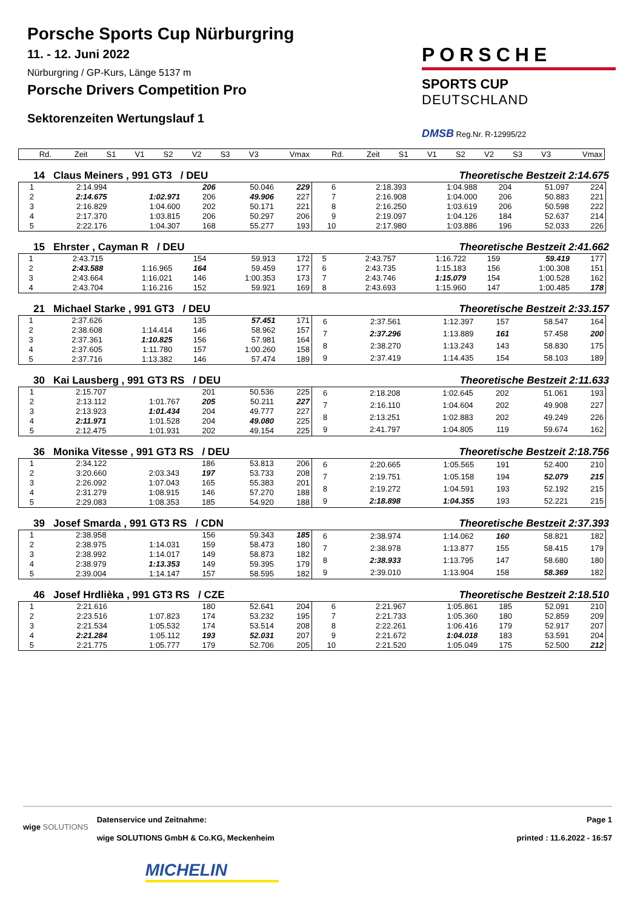Porsche Sports Cup Nürburgring
11. - 12. Juni 2022
Nürburgring / GP-Kurs, Länge 5137 m
Porsche Drivers Competition Pro
Sektorenzeiten Wertungslauf 1
PORSCHE
SPORTS CUP
DEUTSCHLAND
DMSB Reg.Nr. R-12995/22
| Rd. | Zeit | S1 | V1 | S2 | V2 | S3 | V3 | Vmax | Rd. | Zeit | S1 | V1 | S2 | V2 | S3 | V3 | Vmax |
| --- | --- | --- | --- | --- | --- | --- | --- | --- | --- | --- | --- | --- | --- | --- | --- | --- | --- |
14 Claus Meiners , 991 GT3 / DEU Theoretische Bestzeit 2:14.675
| 1 | 2:14.994 | | 206 | 50.046 | 229 |
| 2 | 2:14.675 | 1:02.971 | 206 | 49.906 | 227 |
| 3 | 2:16.829 | 1:04.600 | 202 | 50.171 | 221 |
| 4 | 2:17.370 | 1:03.815 | 206 | 50.297 | 206 |
| 5 | 2:22.176 | 1:04.307 | 168 | 55.277 | 193 |
| 6 | 2:18.393 | 1:04.988 | 204 | 51.097 | 224 |
| 7 | 2:16.908 | 1:04.000 | 206 | 50.883 | 221 |
| 8 | 2:16.250 | 1:03.619 | 206 | 50.598 | 222 |
| 9 | 2:19.097 | 1:04.126 | 184 | 52.637 | 214 |
| 10 | 2:17.980 | 1:03.886 | 196 | 52.033 | 226 |
15 Ehrster , Cayman R / DEU Theoretische Bestzeit 2:41.662
| 1 | 2:43.715 | | 154 | 59.913 | 172 |
| 2 | 2:43.588 | 1:16.965 | 164 | 59.459 | 177 |
| 3 | 2:43.664 | 1:16.021 | 146 | 1:00.353 | 173 |
| 4 | 2:43.704 | 1:16.216 | 152 | 59.921 | 169 |
| 5 | 2:43.757 | 1:16.722 | 159 | 59.419 | 177 |
| 6 | 2:43.735 | 1:15.183 | 156 | 1:00.308 | 151 |
| 7 | 2:43.746 | 1:15.079 | 154 | 1:00.528 | 162 |
| 8 | 2:43.693 | 1:15.960 | 147 | 1:00.485 | 178 |
21 Michael Starke , 991 GT3 / DEU Theoretische Bestzeit 2:33.157
| 1 | 2:37.626 | | 135 | 57.451 | 171 |
| 2 | 2:38.608 | 1:14.414 | 146 | 58.962 | 157 |
| 3 | 2:37.361 | 1:10.825 | 156 | 57.981 | 164 |
| 4 | 2:37.605 | 1:11.780 | 157 | 1:00.260 | 158 |
| 5 | 2:37.716 | 1:13.382 | 146 | 57.474 | 189 |
| 6 | 2:37.561 | 1:12.397 | 157 | 58.547 | 164 |
| 7 | 2:37.296 | 1:13.889 | 161 | 57.458 | 200 |
| 8 | 2:38.270 | 1:13.243 | 143 | 58.830 | 175 |
| 9 | 2:37.419 | 1:14.435 | 154 | 58.103 | 189 |
30 Kai Lausberg , 991 GT3 RS / DEU Theoretische Bestzeit 2:11.633
| 1 | 2:15.707 | | 201 | 50.536 | 225 |
| 2 | 2:13.112 | 1:01.767 | 205 | 50.211 | 227 |
| 3 | 2:13.923 | 1:01.434 | 204 | 49.777 | 227 |
| 4 | 2:11.971 | 1:01.528 | 204 | 49.080 | 225 |
| 5 | 2:12.475 | 1:01.931 | 202 | 49.154 | 225 |
| 6 | 2:18.208 | 1:02.645 | 202 | 51.061 | 193 |
| 7 | 2:16.110 | 1:04.604 | 202 | 49.908 | 227 |
| 8 | 2:13.251 | 1:02.883 | 202 | 49.249 | 226 |
| 9 | 2:41.797 | 1:04.805 | 119 | 59.674 | 162 |
36 Monika Vitesse , 991 GT3 RS / DEU Theoretische Bestzeit 2:18.756
| 1 | 2:34.122 | | 186 | 53.813 | 206 |
| 2 | 3:20.660 | 2:03.343 | 197 | 53.733 | 208 |
| 3 | 2:26.092 | 1:07.043 | 165 | 55.383 | 201 |
| 4 | 2:31.279 | 1:08.915 | 146 | 57.270 | 188 |
| 5 | 2:29.083 | 1:08.353 | 185 | 54.920 | 188 |
| 6 | 2:20.665 | 1:05.565 | 191 | 52.400 | 210 |
| 7 | 2:19.751 | 1:05.158 | 194 | 52.079 | 215 |
| 8 | 2:19.272 | 1:04.591 | 193 | 52.192 | 215 |
| 9 | 2:18.898 | 1:04.355 | 193 | 52.221 | 215 |
39 Josef Smarda , 991 GT3 RS / CDN Theoretische Bestzeit 2:37.393
| 1 | 2:38.958 | | 156 | 59.343 | 185 |
| 2 | 2:38.975 | 1:14.031 | 159 | 58.473 | 180 |
| 3 | 2:38.992 | 1:14.017 | 149 | 58.873 | 182 |
| 4 | 2:38.979 | 1:13.353 | 149 | 59.395 | 179 |
| 5 | 2:39.004 | 1:14.147 | 157 | 58.595 | 182 |
| 6 | 2:38.974 | 1:14.062 | 160 | 58.821 | 182 |
| 7 | 2:38.978 | 1:13.877 | 155 | 58.415 | 179 |
| 8 | 2:38.933 | 1:13.795 | 147 | 58.680 | 180 |
| 9 | 2:39.010 | 1:13.904 | 158 | 58.369 | 182 |
46 Josef Hrdlièka , 991 GT3 RS / CZE Theoretische Bestzeit 2:18.510
| 1 | 2:21.616 | | 180 | 52.641 | 204 |
| 2 | 2:23.516 | 1:07.823 | 174 | 53.232 | 195 |
| 3 | 2:21.534 | 1:05.532 | 174 | 53.514 | 208 |
| 4 | 2:21.284 | 1:05.112 | 193 | 52.031 | 207 |
| 5 | 2:21.775 | 1:05.777 | 179 | 52.706 | 205 |
| 6 | 2:21.967 | 1:05.861 | 185 | 52.091 | 210 |
| 7 | 2:21.733 | 1:05.360 | 180 | 52.859 | 209 |
| 8 | 2:22.261 | 1:06.416 | 179 | 52.917 | 207 |
| 9 | 2:21.672 | 1:04.018 | 183 | 53.591 | 204 |
| 10 | 2:21.520 | 1:05.049 | 175 | 52.500 | 212 |
wige SOLUTIONS
Datenservice und Zeitnahme:
wige SOLUTIONS GmbH & Co.KG, Meckenheim
MICHELIN
Page 1
printed : 11.6.2022 - 16:57